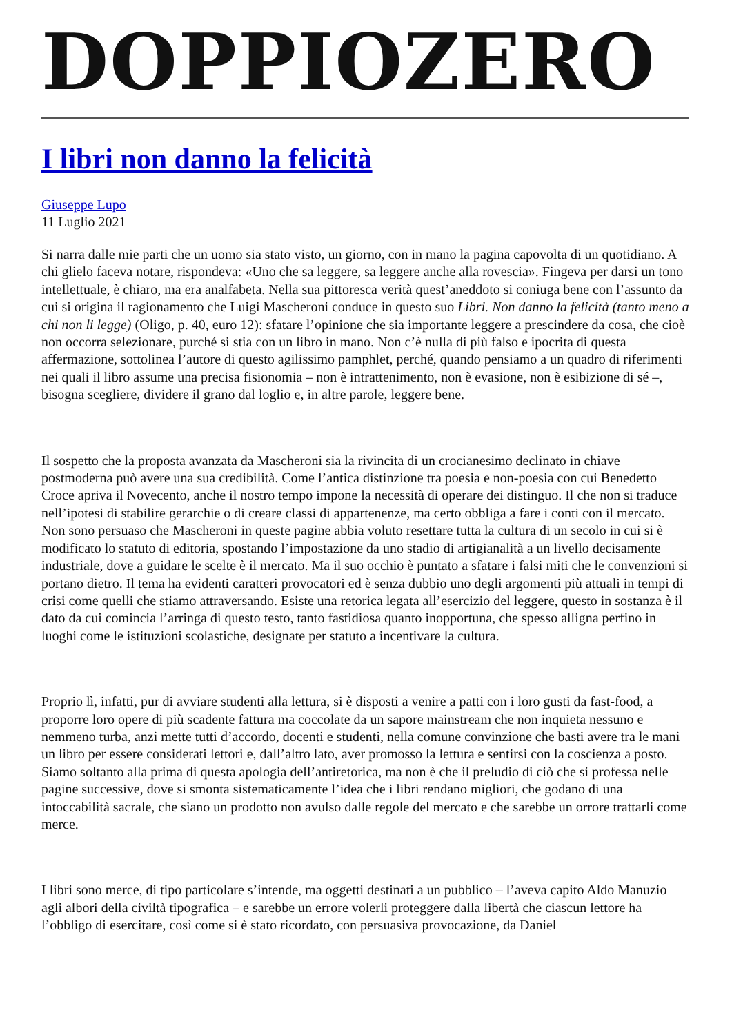DOPPIOZERO
I libri non danno la felicità
Giuseppe Lupo
11 Luglio 2021
Si narra dalle mie parti che un uomo sia stato visto, un giorno, con in mano la pagina capovolta di un quotidiano. A chi glielo faceva notare, rispondeva: «Uno che sa leggere, sa leggere anche alla rovescia». Fingeva per darsi un tono intellettuale, è chiaro, ma era analfabeta. Nella sua pittoresca verità quest’aneddoto si coniuga bene con l’assunto da cui si origina il ragionamento che Luigi Mascheroni conduce in questo suo Libri. Non danno la felicità (tanto meno a chi non li legge) (Oligo, p. 40, euro 12): sfatare l’opinione che sia importante leggere a prescindere da cosa, che cioè non occorra selezionare, purché si stia con un libro in mano. Non c’è nulla di più falso e ipocrita di questa affermazione, sottolinea l’autore di questo agilissimo pamphlet, perché, quando pensiamo a un quadro di riferimenti nei quali il libro assume una precisa fisionomia – non è intrattenimento, non è evasione, non è esibizione di sé –, bisogna scegliere, dividere il grano dal loglio e, in altre parole, leggere bene.
Il sospetto che la proposta avanzata da Mascheroni sia la rivincita di un crocianesimo declinato in chiave postmoderna può avere una sua credibilità. Come l’antica distinzione tra poesia e non-poesia con cui Benedetto Croce apriva il Novecento, anche il nostro tempo impone la necessità di operare dei distinguo. Il che non si traduce nell’ipotesi di stabilire gerarchie o di creare classi di appartenenze, ma certo obbliga a fare i conti con il mercato. Non sono persuaso che Mascheroni in queste pagine abbia voluto resettare tutta la cultura di un secolo in cui si è modificato lo statuto di editoria, spostando l’impostazione da uno stadio di artigianalità a un livello decisamente industriale, dove a guidare le scelte è il mercato. Ma il suo occhio è puntato a sfatare i falsi miti che le convenzioni si portano dietro. Il tema ha evidenti caratteri provocatori ed è senza dubbio uno degli argomenti più attuali in tempi di crisi come quelli che stiamo attraversando. Esiste una retorica legata all’esercizio del leggere, questo in sostanza è il dato da cui comincia l’arringa di questo testo, tanto fastidiosa quanto inopportuna, che spesso alligna perfino in luoghi come le istituzioni scolastiche, designate per statuto a incentivare la cultura.
Proprio lì, infatti, pur di avviare studenti alla lettura, si è disposti a venire a patti con i loro gusti da fast-food, a proporre loro opere di più scadente fattura ma coccolate da un sapore mainstream che non inquieta nessuno e nemmeno turba, anzi mette tutti d’accordo, docenti e studenti, nella comune convinzione che basti avere tra le mani un libro per essere considerati lettori e, dall’altro lato, aver promosso la lettura e sentirsi con la coscienza a posto. Siamo soltanto alla prima di questa apologia dell’antiretorica, ma non è che il preludio di ciò che si professa nelle pagine successive, dove si smonta sistematicamente l’idea che i libri rendano migliori, che godano di una intoccabilità sacrale, che siano un prodotto non avulso dalle regole del mercato e che sarebbe un orrore trattarli come merce.
I libri sono merce, di tipo particolare s’intende, ma oggetti destinati a un pubblico – l’aveva capito Aldo Manuzio agli albori della civiltà tipografica – e sarebbe un errore volerli proteggere dalla libertà che ciascun lettore ha l’obbligo di esercitare, così come si è stato ricordato, con persuasiva provocazione, da Daniel